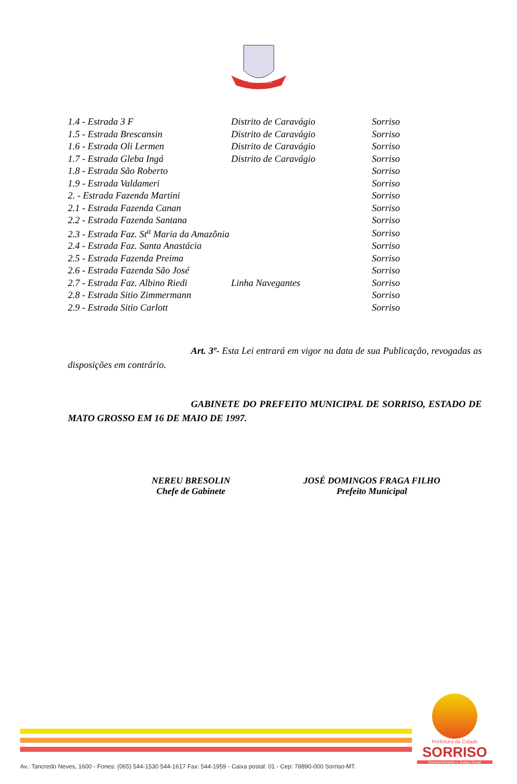SORRISO
| 1.4 - Estrada 3 F | Distrito de Caravágio | Sorriso |
| 1.5 - Estrada Brescansin | Distrito de Caravágio | Sorriso |
| 1.6 - Estrada Oli Lermen | Distrito de Caravágio | Sorriso |
| 1.7 - Estrada Gleba Ingá | Distrito de Caravágio | Sorriso |
| 1.8 - Estrada São Roberto | | Sorriso |
| 1.9 - Estrada Valdameri | | Sorriso |
| 2. - Estrada Fazenda Martini | | Sorriso |
| 2.1 - Estrada Fazenda Canan | | Sorriso |
| 2.2 - Estrada Fazenda Santana | | Sorriso |
| 2.3 - Estrada Faz. St<sup>a</sup> Maria da Amazônia | | Sorriso |
| 2.4 - Estrada Faz. Santa Anastácia | | Sorriso |
| 2.5 - Estrada Fazenda Preima | | Sorriso |
| 2.6 - Estrada Fazenda São José | | Sorriso |
| 2.7 - Estrada Faz. Albino Riedi | Linha Navegantes | Sorriso |
| 2.8 - Estrada Sitio Zimmermann | | Sorriso |
| 2.9 - Estrada Sitio Carlott | | Sorriso |
Art. 3º- Esta Lei entrará em vigor na data de sua Publicação, revogadas as disposições em contrário.
GABINETE DO PREFEITO MUNICIPAL DE SORRISO, ESTADO DE MATO GROSSO EM 16 DE MAIO DE 1997.
NEREU BRESOLIN
Chefe de Gabinete
JOSÉ DOMINGOS FRAGA FILHO
Prefeito Municipal
Prefeitura da Cidade
SORRISO
Desenvolvimento e Justiça Social
Av.: Tancredo Neves, 1600 - Fones: (065) 544-1530 544-1617 Fax: 544-1959 - Caixa postal: 01 - Cep: 78890-000 Sorriso-MT.